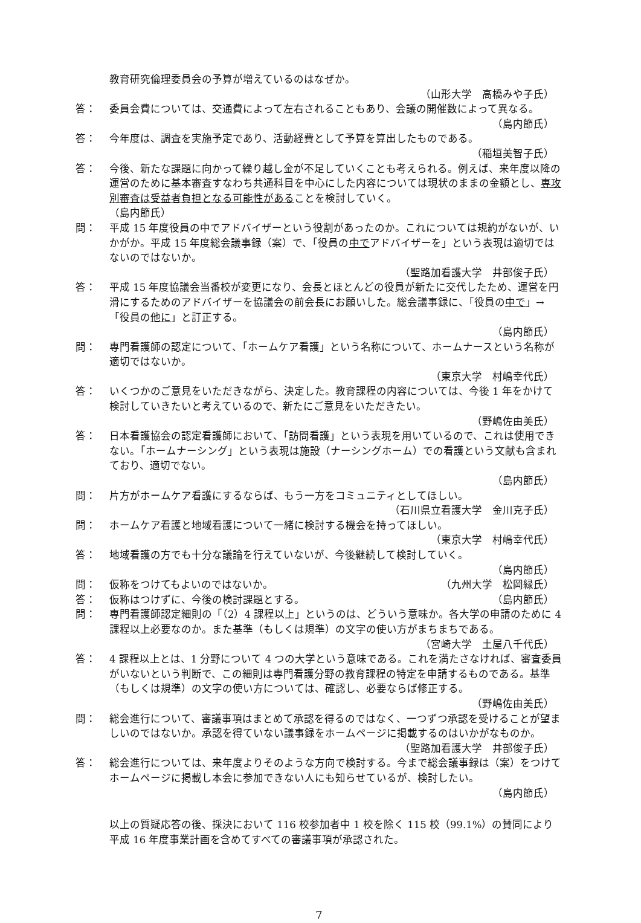教育研究倫理委員会の予算が増えているのはなぜか。
（山形大学　高橋みや子氏）
答： 委員会費については、交通費によって左右されることもあり、会議の開催数によって異なる。
（島内節氏）
答： 今年度は、調査を実施予定であり、活動経費として予算を算出したものである。
（稲垣美智子氏）
答： 今後、新たな課題に向かって繰り越し金が不足していくことも考えられる。例えば、来年度以降の運営のために基本審査すなわち共通科目を中心にした内容については現状のままの金額とし、専攻別審査は受益者負担となる可能性があることを検討していく。
（島内節氏）
問： 平成 15 年度役員の中でアドバイザーという役割があったのか。これについては規約がないが、いかがか。平成 15 年度総会議事録（案）で、「役員の中でアドバイザーを」という表現は適切ではないのではないか。
（聖路加看護大学　井部俊子氏）
答： 平成 15 年度協議会当番校が変更になり、会長とほとんどの役員が新たに交代したため、運営を円滑にするためのアドバイザーを協議会の前会長にお願いした。総会議事録に、「役員の中で」→「役員の他に」と訂正する。
（島内節氏）
問： 専門看護師の認定について、「ホームケア看護」という名称について、ホームナースという名称が適切ではないか。
（東京大学　村嶋幸代氏）
答： いくつかのご意見をいただきながら、決定した。教育課程の内容については、今後 1 年をかけて検討していきたいと考えているので、新たにご意見をいただきたい。
（野嶋佐由美氏）
答： 日本看護協会の認定看護師において、「訪問看護」という表現を用いているので、これは使用できない。「ホームナーシング」という表現は施設（ナーシングホーム）での看護という文献も含まれており、適切でない。
（島内節氏）
問： 片方がホームケア看護にするならば、もう一方をコミュニティとしてほしい。
（石川県立看護大学　金川克子氏）
問： ホームケア看護と地域看護について一緒に検討する機会を持ってほしい。
（東京大学　村嶋幸代氏）
答： 地域看護の方でも十分な議論を行えていないが、今後継続して検討していく。
（島内節氏）
問： 仮称をつけてもよいのではないか。
（九州大学　松岡緑氏）
答： 仮称はつけずに、今後の検討課題とする。
（島内節氏）
問： 専門看護師認定細則の「（2）4 課程以上」というのは、どういう意味か。各大学の申請のために 4 課程以上必要なのか。また基準（もしくは規準）の文字の使い方がまちまちである。
（宮崎大学　土屋八千代氏）
答： 4 課程以上とは、1 分野について 4 つの大学という意味である。これを満たさなければ、審査委員がいないという判断で、この細則は専門看護分野の教育課程の特定を申請するものである。基準（もしくは規準）の文字の使い方については、確認し、必要ならば修正する。
（野嶋佐由美氏）
問： 総会進行について、審議事項はまとめて承認を得るのではなく、一つずつ承認を受けることが望ましいのではないか。承認を得ていない議事録をホームページに掲載するのはいかがなものか。
（聖路加看護大学　井部俊子氏）
答： 総会進行については、来年度よりそのような方向で検討する。今まで総会議事録は（案）をつけてホームページに掲載し本会に参加できない人にも知らせているが、検討したい。
（島内節氏）
以上の質疑応答の後、採決において 116 校参加者中 1 校を除く 115 校（99.1%）の賛同により平成 16 年度事業計画を含めてすべての審議事項が承認された。
7